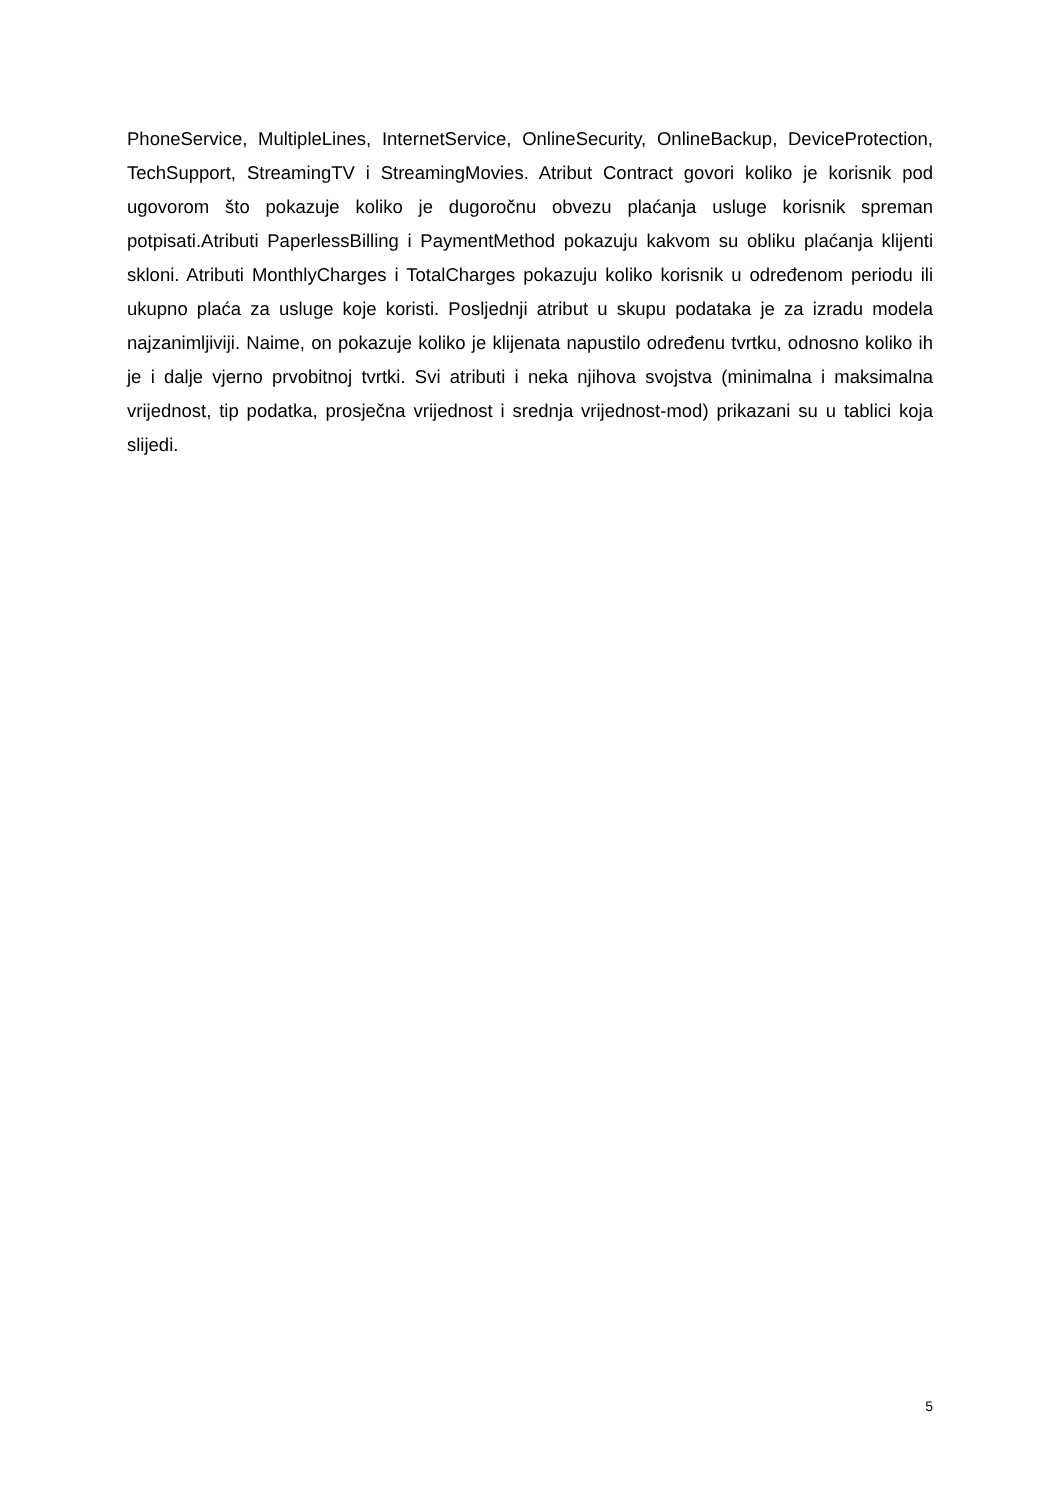PhoneService, MultipleLines, InternetService, OnlineSecurity, OnlineBackup, DeviceProtection, TechSupport, StreamingTV i StreamingMovies. Atribut Contract govori koliko je korisnik pod ugovorom što pokazuje koliko je dugoročnu obvezu plaćanja usluge korisnik spreman potpisati.Atributi PaperlessBilling i PaymentMethod pokazuju kakvom su obliku plaćanja klijenti skloni. Atributi MonthlyCharges i TotalCharges pokazuju koliko korisnik u određenom periodu ili ukupno plaća za usluge koje koristi. Posljednji atribut u skupu podataka je za izradu modela najzanimljiviji. Naime, on pokazuje koliko je klijenata napustilo određenu tvrtku, odnosno koliko ih je i dalje vjerno prvobitnoj tvrtki. Svi atributi i neka njihova svojstva (minimalna i maksimalna vrijednost, tip podatka, prosječna vrijednost i srednja vrijednost-mod) prikazani su u tablici koja slijedi.
5